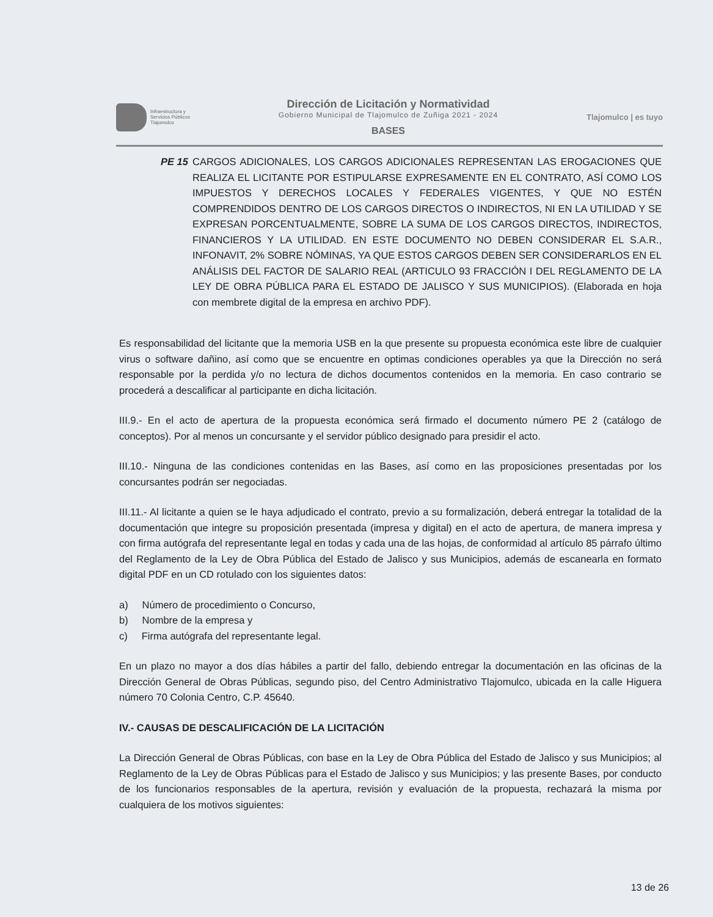Infraestructura y
Servicios Públicos
Tlajomulco
Dirección de Licitación y Normatividad
Gobierno Municipal de Tlajomulco de Zuñiga 2021 - 2024
BASES
Tlajomulco | es tuyo
PE 15 CARGOS ADICIONALES, LOS CARGOS ADICIONALES REPRESENTAN LAS EROGACIONES QUE REALIZA EL LICITANTE POR ESTIPULARSE EXPRESAMENTE EN EL CONTRATO, ASÍ COMO LOS IMPUESTOS Y DERECHOS LOCALES Y FEDERALES VIGENTES, Y QUE NO ESTÉN COMPRENDIDOS DENTRO DE LOS CARGOS DIRECTOS O INDIRECTOS, NI EN LA UTILIDAD Y SE EXPRESAN PORCENTUALMENTE, SOBRE LA SUMA DE LOS CARGOS DIRECTOS, INDIRECTOS, FINANCIEROS Y LA UTILIDAD. EN ESTE DOCUMENTO NO DEBEN CONSIDERAR EL S.A.R., INFONAVIT, 2% SOBRE NÓMINAS, YA QUE ESTOS CARGOS DEBEN SER CONSIDERARLOS EN EL ANÁLISIS DEL FACTOR DE SALARIO REAL (ARTICULO 93 FRACCIÓN I DEL REGLAMENTO DE LA LEY DE OBRA PÚBLICA PARA EL ESTADO DE JALISCO Y SUS MUNICIPIOS). (Elaborada en hoja con membrete digital de la empresa en archivo PDF).
Es responsabilidad del licitante que la memoria USB en la que presente su propuesta económica este libre de cualquier virus o software dañino, así como que se encuentre en optimas condiciones operables ya que la Dirección no será responsable por la perdida y/o no lectura de dichos documentos contenidos en la memoria. En caso contrario se procederá a descalificar al participante en dicha licitación.
III.9.- En el acto de apertura de la propuesta económica será firmado el documento número PE 2 (catálogo de conceptos). Por al menos un concursante y el servidor público designado para presidir el acto.
III.10.- Ninguna de las condiciones contenidas en las Bases, así como en las proposiciones presentadas por los concursantes podrán ser negociadas.
III.11.- Al licitante a quien se le haya adjudicado el contrato, previo a su formalización, deberá entregar la totalidad de la documentación que integre su proposición presentada (impresa y digital) en el acto de apertura, de manera impresa y con firma autógrafa del representante legal en todas y cada una de las hojas, de conformidad al artículo 85 párrafo último del Reglamento de la Ley de Obra Pública del Estado de Jalisco y sus Municipios, además de escanearla en formato digital PDF en un CD rotulado con los siguientes datos:
a) Número de procedimiento o Concurso,
b) Nombre de la empresa y
c) Firma autógrafa del representante legal.
En un plazo no mayor a dos días hábiles a partir del fallo, debiendo entregar la documentación en las oficinas de la Dirección General de Obras Públicas, segundo piso, del Centro Administrativo Tlajomulco, ubicada en la calle Higuera número 70 Colonia Centro, C.P. 45640.
IV.- CAUSAS DE DESCALIFICACIÓN DE LA LICITACIÓN
La Dirección General de Obras Públicas, con base en la Ley de Obra Pública del Estado de Jalisco y sus Municipios; al Reglamento de la Ley de Obras Públicas para el Estado de Jalisco y sus Municipios; y las presente Bases, por conducto de los funcionarios responsables de la apertura, revisión y evaluación de la propuesta, rechazará la misma por cualquiera de los motivos siguientes:
13 de 26